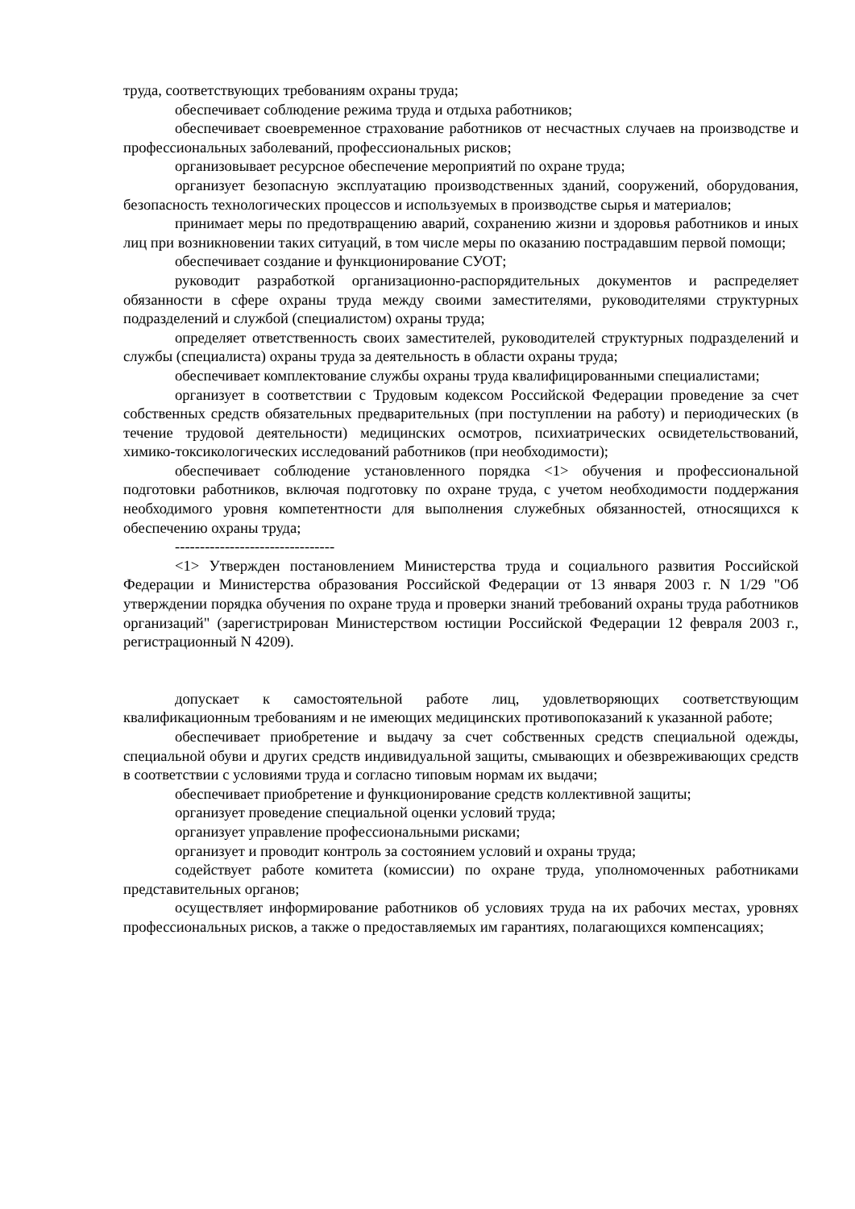труда, соответствующих требованиям охраны труда;
обеспечивает соблюдение режима труда и отдыха работников;
обеспечивает своевременное страхование работников от несчастных случаев на производстве и профессиональных заболеваний, профессиональных рисков;
организовывает ресурсное обеспечение мероприятий по охране труда;
организует безопасную эксплуатацию производственных зданий, сооружений, оборудования, безопасность технологических процессов и используемых в производстве сырья и материалов;
принимает меры по предотвращению аварий, сохранению жизни и здоровья работников и иных лиц при возникновении таких ситуаций, в том числе меры по оказанию пострадавшим первой помощи;
обеспечивает создание и функционирование СУОТ;
руководит разработкой организационно-распорядительных документов и распределяет обязанности в сфере охраны труда между своими заместителями, руководителями структурных подразделений и службой (специалистом) охраны труда;
определяет ответственность своих заместителей, руководителей структурных подразделений и службы (специалиста) охраны труда за деятельность в области охраны труда;
обеспечивает комплектование службы охраны труда квалифицированными специалистами;
организует в соответствии с Трудовым кодексом Российской Федерации проведение за счет собственных средств обязательных предварительных (при поступлении на работу) и периодических (в течение трудовой деятельности) медицинских осмотров, психиатрических освидетельствований, химико-токсикологических исследований работников (при необходимости);
обеспечивает соблюдение установленного порядка <1> обучения и профессиональной подготовки работников, включая подготовку по охране труда, с учетом необходимости поддержания необходимого уровня компетентности для выполнения служебных обязанностей, относящихся к обеспечению охраны труда;
--------------------------------
<1> Утвержден постановлением Министерства труда и социального развития Российской Федерации и Министерства образования Российской Федерации от 13 января 2003 г. N 1/29 "Об утверждении порядка обучения по охране труда и проверки знаний требований охраны труда работников организаций" (зарегистрирован Министерством юстиции Российской Федерации 12 февраля 2003 г., регистрационный N 4209).
допускает к самостоятельной работе лиц, удовлетворяющих соответствующим квалификационным требованиям и не имеющих медицинских противопоказаний к указанной работе;
обеспечивает приобретение и выдачу за счет собственных средств специальной одежды, специальной обуви и других средств индивидуальной защиты, смывающих и обезвреживающих средств в соответствии с условиями труда и согласно типовым нормам их выдачи;
обеспечивает приобретение и функционирование средств коллективной защиты;
организует проведение специальной оценки условий труда;
организует управление профессиональными рисками;
организует и проводит контроль за состоянием условий и охраны труда;
содействует работе комитета (комиссии) по охране труда, уполномоченных работниками представительных органов;
осуществляет информирование работников об условиях труда на их рабочих местах, уровнях профессиональных рисков, а также о предоставляемых им гарантиях, полагающихся компенсациях;